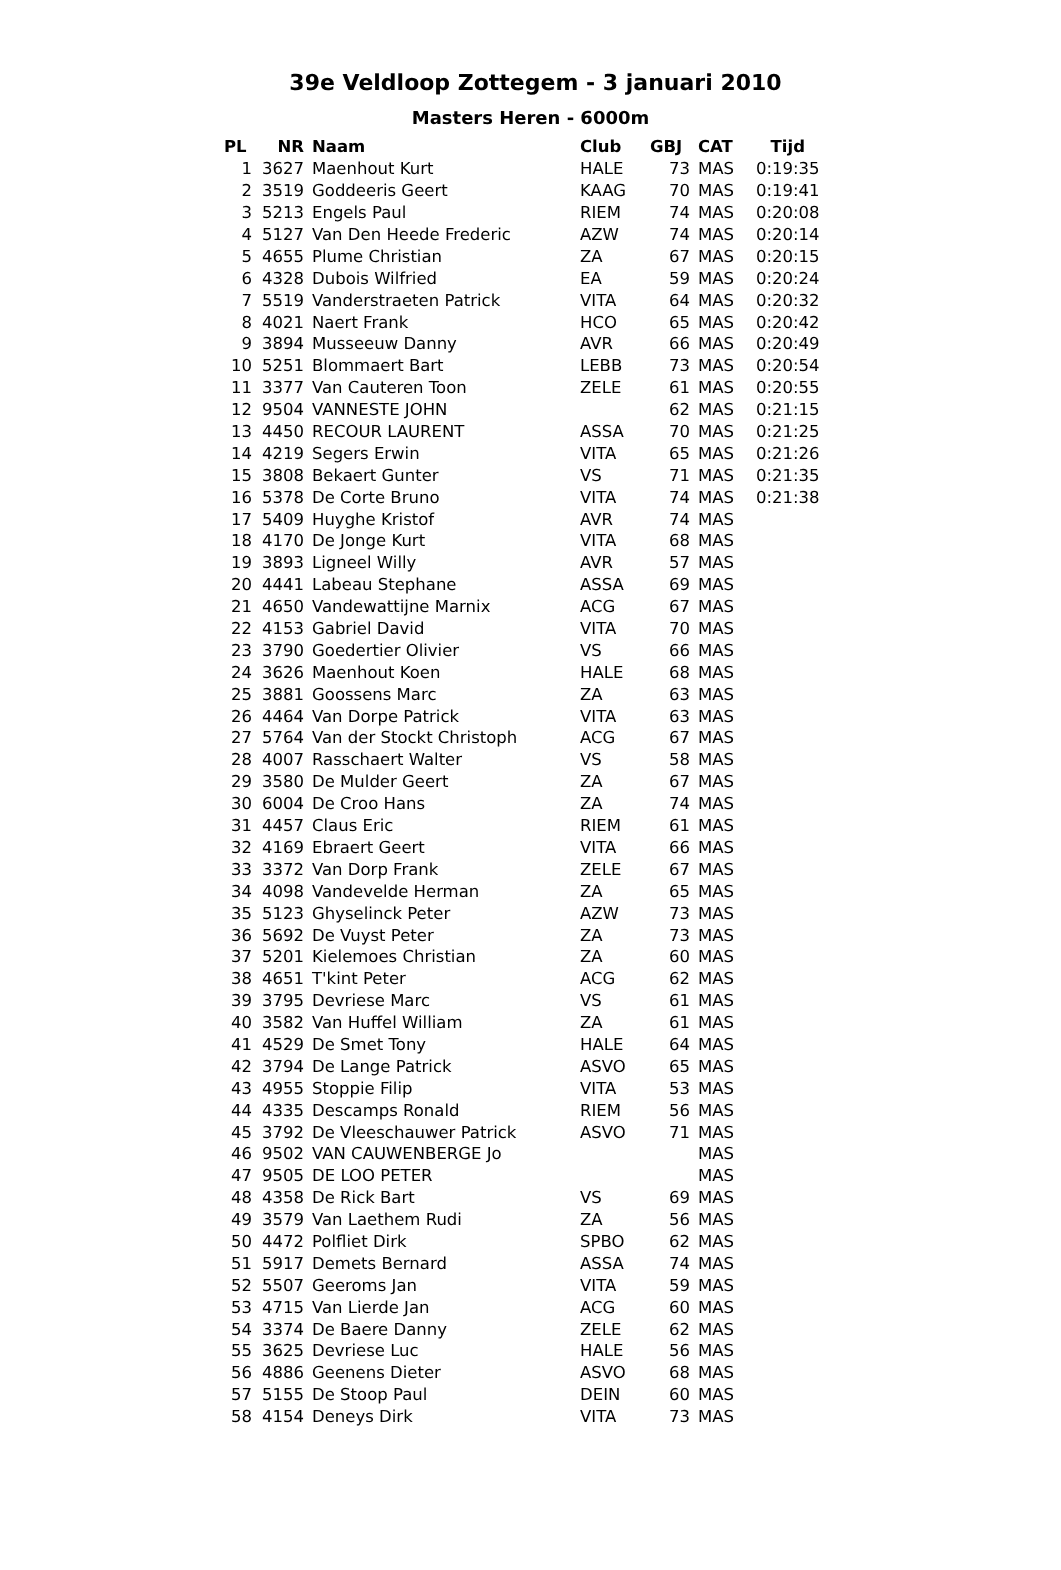39e Veldloop Zottegem - 3 januari 2010
Masters Heren - 6000m
| PL | NR | Naam | Club | GBJ | CAT | Tijd |
| --- | --- | --- | --- | --- | --- | --- |
| 1 | 3627 | Maenhout Kurt | HALE | 73 | MAS | 0:19:35 |
| 2 | 3519 | Goddeeris Geert | KAAG | 70 | MAS | 0:19:41 |
| 3 | 5213 | Engels Paul | RIEM | 74 | MAS | 0:20:08 |
| 4 | 5127 | Van Den Heede Frederic | AZW | 74 | MAS | 0:20:14 |
| 5 | 4655 | Plume Christian | ZA | 67 | MAS | 0:20:15 |
| 6 | 4328 | Dubois Wilfried | EA | 59 | MAS | 0:20:24 |
| 7 | 5519 | Vanderstraeten Patrick | VITA | 64 | MAS | 0:20:32 |
| 8 | 4021 | Naert Frank | HCO | 65 | MAS | 0:20:42 |
| 9 | 3894 | Musseeuw Danny | AVR | 66 | MAS | 0:20:49 |
| 10 | 5251 | Blommaert Bart | LEBB | 73 | MAS | 0:20:54 |
| 11 | 3377 | Van Cauteren Toon | ZELE | 61 | MAS | 0:20:55 |
| 12 | 9504 | VANNESTE JOHN | | 62 | MAS | 0:21:15 |
| 13 | 4450 | RECOUR LAURENT | ASSA | 70 | MAS | 0:21:25 |
| 14 | 4219 | Segers Erwin | VITA | 65 | MAS | 0:21:26 |
| 15 | 3808 | Bekaert Gunter | VS | 71 | MAS | 0:21:35 |
| 16 | 5378 | De Corte Bruno | VITA | 74 | MAS | 0:21:38 |
| 17 | 5409 | Huyghe Kristof | AVR | 74 | MAS | |
| 18 | 4170 | De Jonge Kurt | VITA | 68 | MAS | |
| 19 | 3893 | Ligneel Willy | AVR | 57 | MAS | |
| 20 | 4441 | Labeau Stephane | ASSA | 69 | MAS | |
| 21 | 4650 | Vandewattijne Marnix | ACG | 67 | MAS | |
| 22 | 4153 | Gabriel David | VITA | 70 | MAS | |
| 23 | 3790 | Goedertier Olivier | VS | 66 | MAS | |
| 24 | 3626 | Maenhout Koen | HALE | 68 | MAS | |
| 25 | 3881 | Goossens Marc | ZA | 63 | MAS | |
| 26 | 4464 | Van Dorpe Patrick | VITA | 63 | MAS | |
| 27 | 5764 | Van der Stockt Christoph | ACG | 67 | MAS | |
| 28 | 4007 | Rasschaert Walter | VS | 58 | MAS | |
| 29 | 3580 | De Mulder Geert | ZA | 67 | MAS | |
| 30 | 6004 | De Croo Hans | ZA | 74 | MAS | |
| 31 | 4457 | Claus Eric | RIEM | 61 | MAS | |
| 32 | 4169 | Ebraert Geert | VITA | 66 | MAS | |
| 33 | 3372 | Van Dorp Frank | ZELE | 67 | MAS | |
| 34 | 4098 | Vandevelde Herman | ZA | 65 | MAS | |
| 35 | 5123 | Ghyselinck Peter | AZW | 73 | MAS | |
| 36 | 5692 | De Vuyst Peter | ZA | 73 | MAS | |
| 37 | 5201 | Kielemoes Christian | ZA | 60 | MAS | |
| 38 | 4651 | T'kint Peter | ACG | 62 | MAS | |
| 39 | 3795 | Devriese Marc | VS | 61 | MAS | |
| 40 | 3582 | Van Huffel William | ZA | 61 | MAS | |
| 41 | 4529 | De Smet Tony | HALE | 64 | MAS | |
| 42 | 3794 | De Lange Patrick | ASVO | 65 | MAS | |
| 43 | 4955 | Stoppie Filip | VITA | 53 | MAS | |
| 44 | 4335 | Descamps Ronald | RIEM | 56 | MAS | |
| 45 | 3792 | De Vleeschauwer Patrick | ASVO | 71 | MAS | |
| 46 | 9502 | VAN CAUWENBERGE Jo | | | MAS | |
| 47 | 9505 | DE LOO PETER | | | MAS | |
| 48 | 4358 | De Rick Bart | VS | 69 | MAS | |
| 49 | 3579 | Van Laethem Rudi | ZA | 56 | MAS | |
| 50 | 4472 | Polfliet Dirk | SPBO | 62 | MAS | |
| 51 | 5917 | Demets Bernard | ASSA | 74 | MAS | |
| 52 | 5507 | Geeroms Jan | VITA | 59 | MAS | |
| 53 | 4715 | Van Lierde Jan | ACG | 60 | MAS | |
| 54 | 3374 | De Baere Danny | ZELE | 62 | MAS | |
| 55 | 3625 | Devriese Luc | HALE | 56 | MAS | |
| 56 | 4886 | Geenens Dieter | ASVO | 68 | MAS | |
| 57 | 5155 | De Stoop Paul | DEIN | 60 | MAS | |
| 58 | 4154 | Deneys Dirk | VITA | 73 | MAS | |